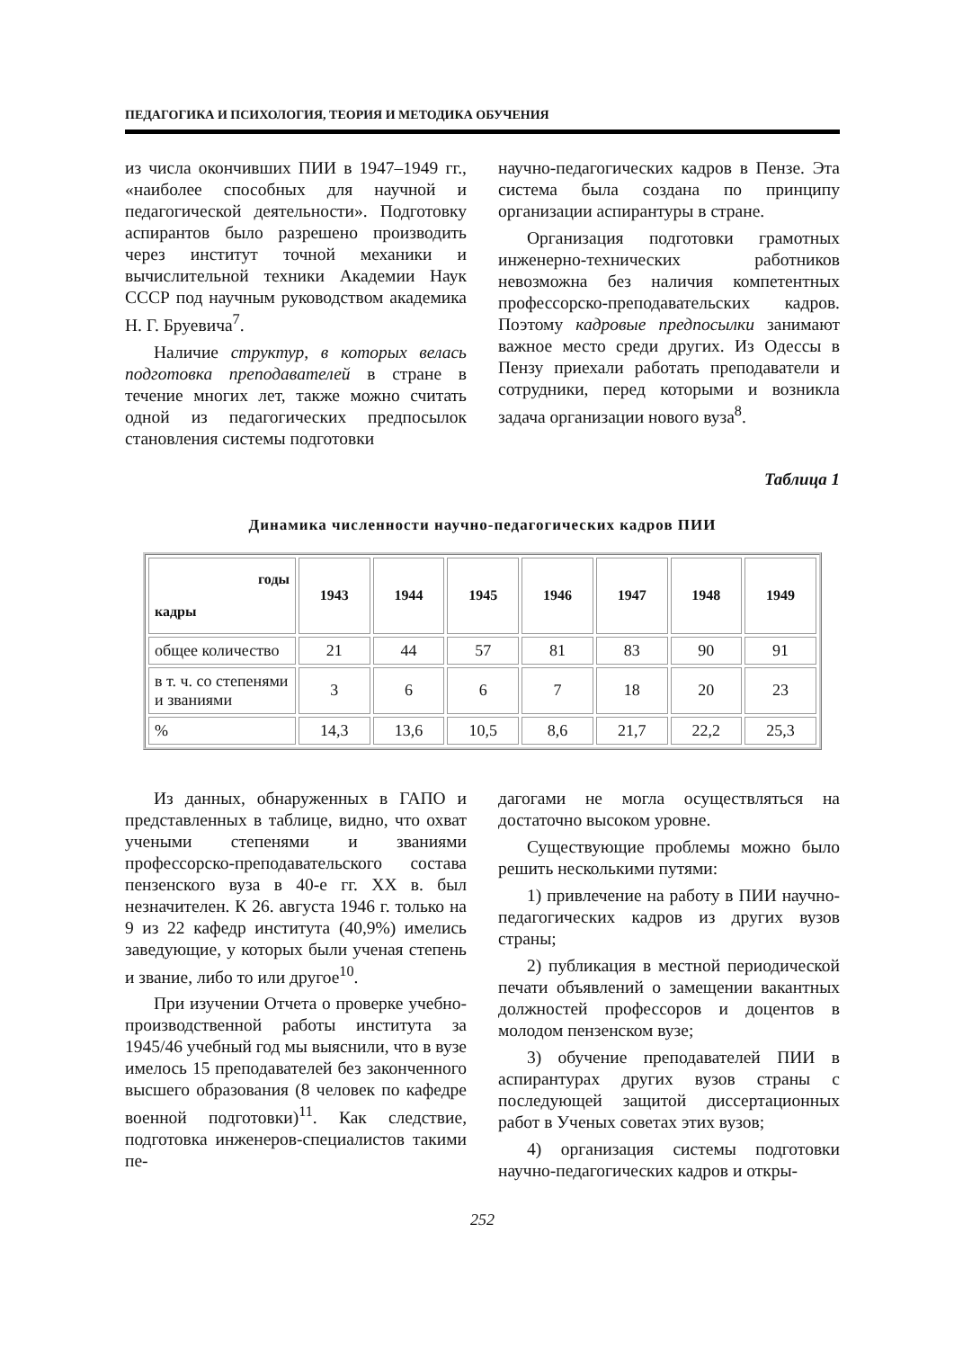ПЕДАГОГИКА И ПСИХОЛОГИЯ, ТЕОРИЯ И МЕТОДИКА ОБУЧЕНИЯ
из числа окончивших ПИИ в 1947–1949 гг., «наиболее способных для научной и педагогической деятельности». Подготовку аспирантов было разрешено производить через институт точной механики и вычислительной техники Академии Наук СССР под научным руководством академика Н. Г. Бруевича<sup>7</sup>.
Наличие структур, в которых велась подготовка преподавателей в стране в течение многих лет, также можно считать одной из педагогических предпосылок становления системы подготовки
научно-педагогических кадров в Пензе. Эта система была создана по принципу организации аспирантуры в стране.
Организация подготовки грамотных инженерно-технических работников невозможна без наличия компетентных профессорско-преподавательских кадров. Поэтому кадровые предпосылки занимают важное место среди других. Из Одессы в Пензу приехали работать преподаватели и сотрудники, перед которыми и возникла задача организации нового вуза<sup>8</sup>.
Таблица 1
Динамика численности научно-педагогических кадров ПИИ
| годы кадры | 1943 | 1944 | 1945 | 1946 | 1947 | 1948 | 1949 |
| --- | --- | --- | --- | --- | --- | --- | --- |
| общее количество | 21 | 44 | 57 | 81 | 83 | 90 | 91 |
| в т. ч. со степенями и званиями | 3 | 6 | 6 | 7 | 18 | 20 | 23 |
| % | 14,3 | 13,6 | 10,5 | 8,6 | 21,7 | 22,2 | 25,3 |
Из данных, обнаруженных в ГАПО и представленных в таблице, видно, что охват учеными степенями и званиями профессорско-преподавательского состава пензенского вуза в 40-е гг. XX в. был незначителен. К 26. августа 1946 г. только на 9 из 22 кафедр института (40,9%) имелись заведующие, у которых были ученая степень и звание, либо то или другое<sup>10</sup>.
При изучении Отчета о проверке учебно-производственной работы института за 1945/46 учебный год мы выяснили, что в вузе имелось 15 преподавателей без законченного высшего образования (8 человек по кафедре военной подготовки)<sup>11</sup>. Как следствие, подготовка инженеров-специалистов такими пе-
дагогами не могла осуществляться на достаточно высоком уровне.
Существующие проблемы можно было решить несколькими путями:
1) привлечение на работу в ПИИ научно-педагогических кадров из других вузов страны;
2) публикация в местной периодической печати объявлений о замещении вакантных должностей профессоров и доцентов в молодом пензенском вузе;
3) обучение преподавателей ПИИ в аспирантурах других вузов страны с последующей защитой диссертационных работ в Ученых советах этих вузов;
4) организация системы подготовки научно-педагогических кадров и откры-
252